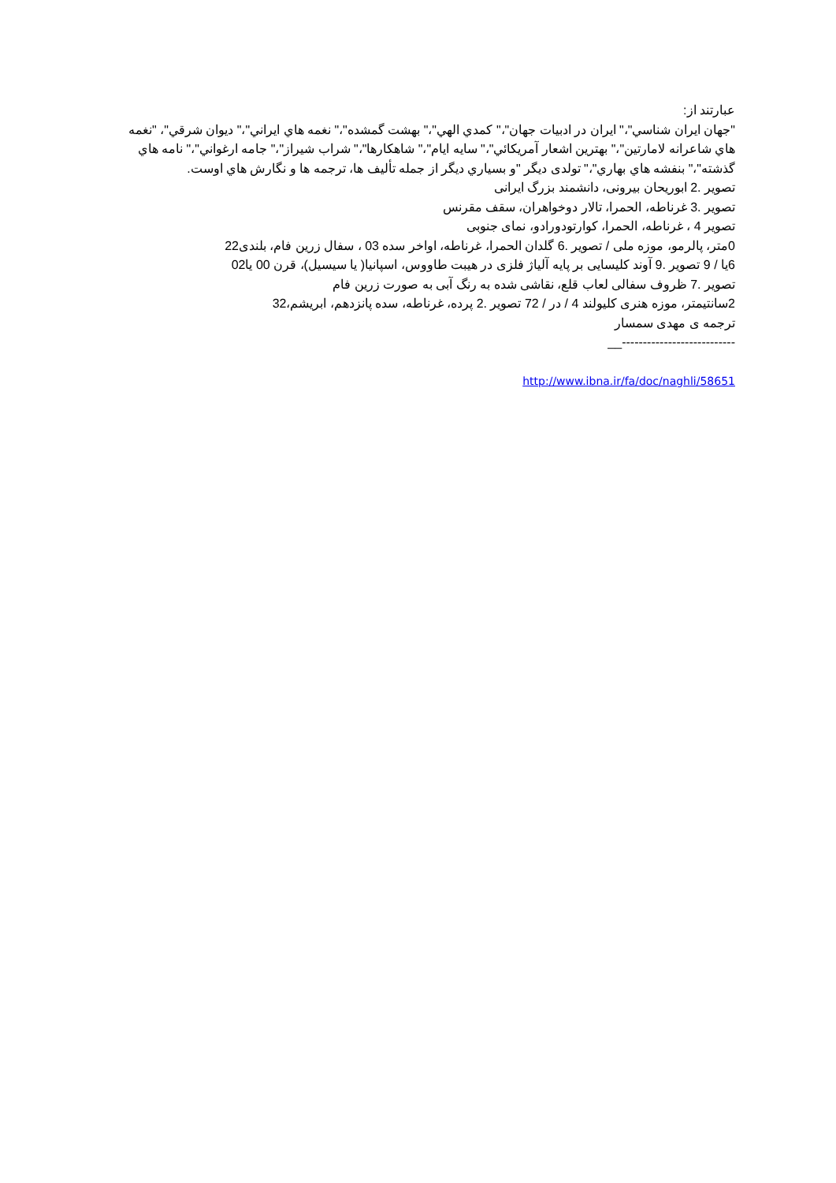عبارتند از:
"جهان ايران شناسي"،" ايران در ادبيات جهان"،" كمدي الهي"،" بهشت گمشده"،" نغمه هاي ايراني"،" ديوان شرقي"، "نغمه هاي شاعرانه لامارتين"،" بهترين اشعار آمريكائي"،" سايه ايام"،" شاهكارها"،" شراب شيراز"،" جامه ارغواني"،" نامه هاي گذشته"،" بنفشه هاي بهاري"،" تولدی ديگر "و بسياري ديگر از جمله تأليف ها، ترجمه ها و نگارش هاي اوست.
تصوير .2 ابوريحان بيرونی، دانشمند بزرگ ايرانی
تصوير .3 غرناطه، الحمرا، تالار دوخواهران، سقف مقرنس
تصوير 4 ، غرناطه، الحمرا، كوارتودورادو، نمای جنوبی
0متر، پالرمو، موزه ملی / تصوير .6 گلدان الحمرا، غرناطه، اواخر سده 03 ، سفال زرين فام، بلندی22
6يا / 9 تصوير .9 آوند كليسايی بر پايه آلياژ فلزی در هيبت طاووس، اسپانيا( يا سيسيل)، قرن 00 يا02
تصوير .7 ظروف سفالی لعاب قلع، نقاشی شده به رنگ آبی به صورت زرين فام
2سانتيمتر، موزه هنری كليولند 4 / در / 72 تصوير .2 پرده، غرناطه، سده پانزدهم، ابريشم،32
ترجمه ی مهدی سمسار
---------------------------__
http://www.ibna.ir/fa/doc/naghli/58651